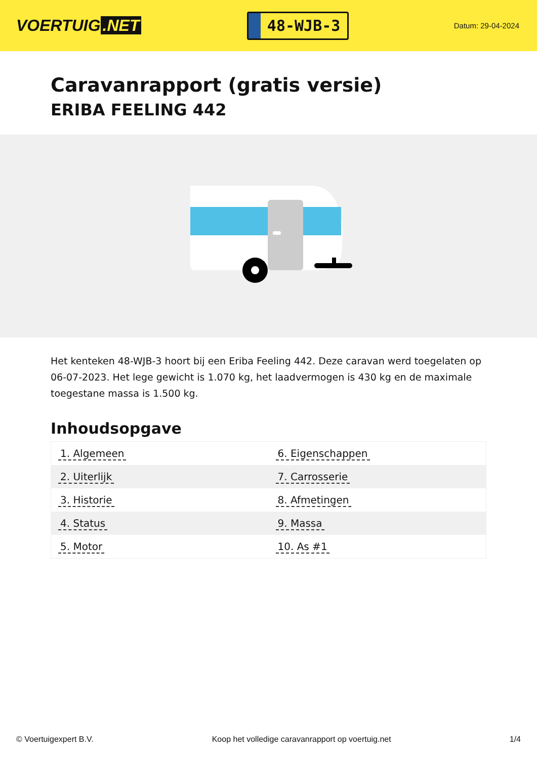VOERTUIG.NET
48-WJB-3
Datum: 29-04-2024
Caravanrapport (gratis versie)
ERIBA FEELING 442
Het kenteken 48-WJB-3 hoort bij een Eriba Feeling 442. Deze caravan werd toegelaten op 06-07-2023. Het lege gewicht is 1.070 kg, het laadvermogen is 430 kg en de maximale toegestane massa is 1.500 kg.
Inhoudsopgave
| 1. Algemeen | 6. Eigenschappen |
| 2. Uiterlijk | 7. Carrosserie |
| 3. Historie | 8. Afmetingen |
| 4. Status | 9. Massa |
| 5. Motor | 10. As #1 |
© Voertuigexpert B.V. Koop het volledige caravanrapport op voertuig.net 1/4